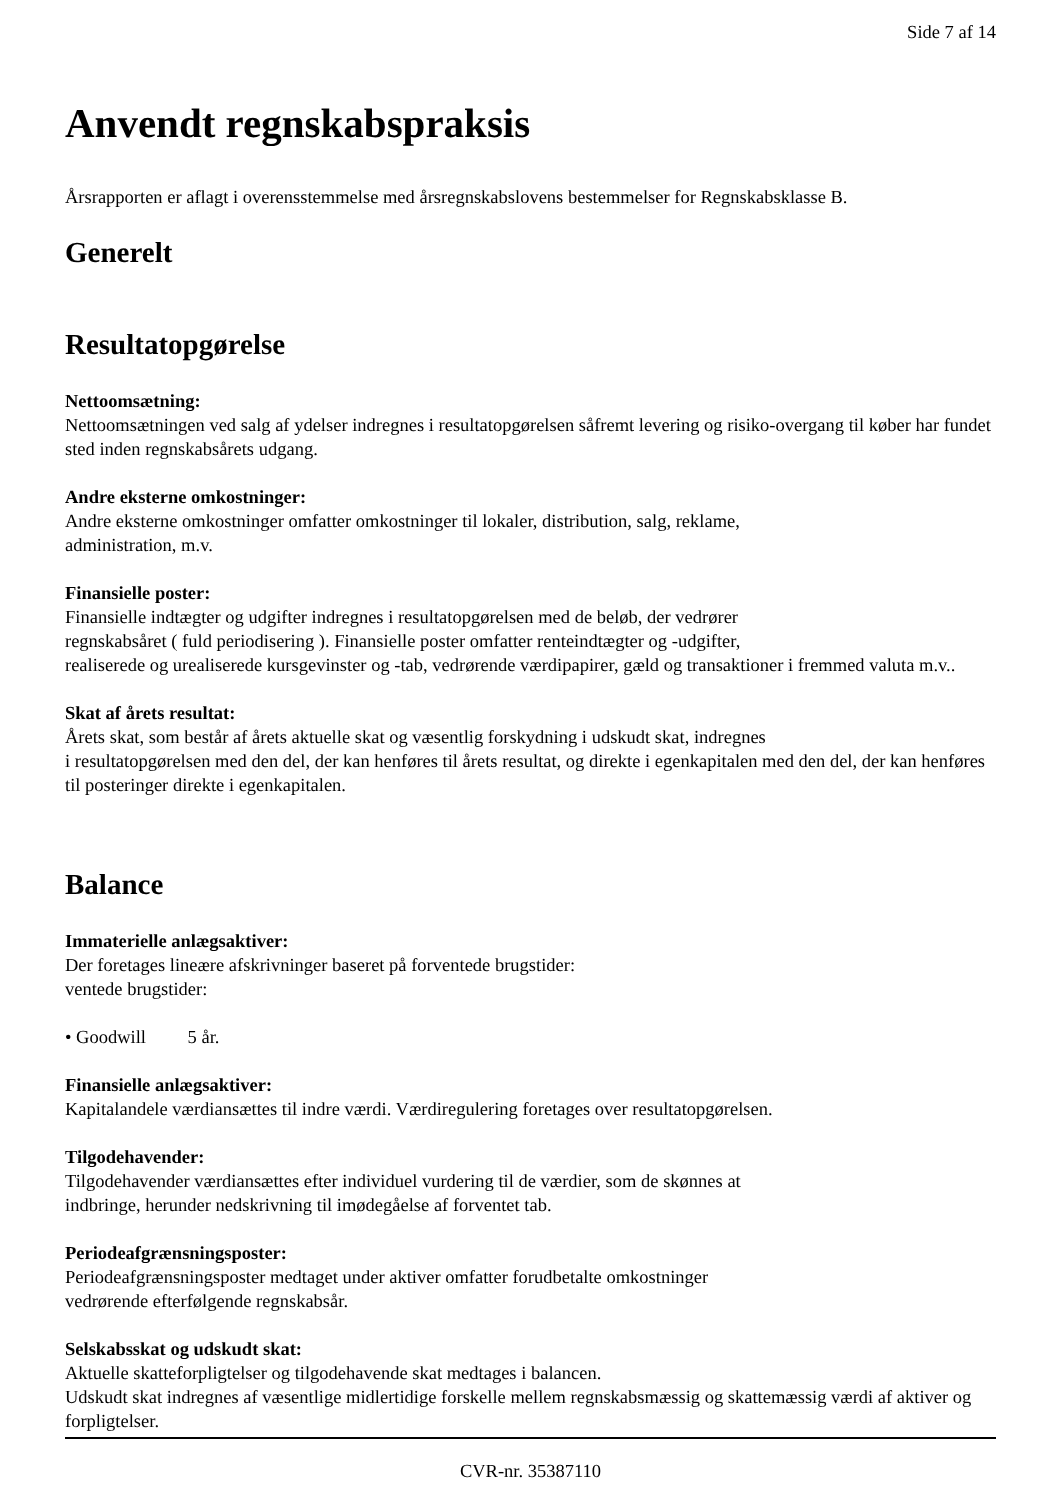Side 7 af 14
Anvendt regnskabspraksis
Årsrapporten er aflagt i overensstemmelse med årsregnskabslovens bestemmelser for Regnskabsklasse B.
Generelt
Resultatopgørelse
Nettoomsætning:
Nettoomsætningen ved salg af ydelser indregnes i resultatopgørelsen såfremt levering og risiko-overgang til køber har fundet sted inden regnskabsårets udgang.
Andre eksterne omkostninger:
Andre eksterne omkostninger omfatter omkostninger til lokaler, distribution, salg, reklame,
administration, m.v.
Finansielle poster:
Finansielle indtægter og udgifter indregnes i resultatopgørelsen med de beløb, der vedrører
regnskabsåret ( fuld periodisering ). Finansielle poster omfatter renteindtægter og -udgifter,
realiserede og urealiserede kursgevinster og -tab, vedrørende værdipapirer, gæld og transaktioner i fremmed valuta m.v..
Skat af årets resultat:
Årets skat, som består af årets aktuelle skat og væsentlig forskydning i udskudt skat, indregnes
i resultatopgørelsen med den del, der kan henføres til årets resultat, og direkte i egenkapitalen med den del, der kan henføres til posteringer direkte i egenkapitalen.
Balance
Immaterielle anlægsaktiver:
Der foretages lineære afskrivninger baseret på forventede brugstider:
ventede brugstider:
• Goodwill 5 år.
Finansielle anlægsaktiver:
Kapitalandele værdiansættes til indre værdi. Værdiregulering foretages over resultatopgørelsen.
Tilgodehavender:
Tilgodehavender værdiansættes efter individuel vurdering til de værdier, som de skønnes at
indbringe, herunder nedskrivning til imødegåelse af forventet tab.
Periodeafgrænsningsposter:
Periodeafgrænsningsposter medtaget under aktiver omfatter forudbetalte omkostninger
vedrørende efterfølgende regnskabsår.
Selskabsskat og udskudt skat:
Aktuelle skatteforpligtelser og tilgodehavende skat medtages i balancen.
Udskudt skat indregnes af væsentlige midlertidige forskelle mellem regnskabsmæssig og skattemæssig værdi af aktiver og forpligtelser.
CVR-nr. 35387110